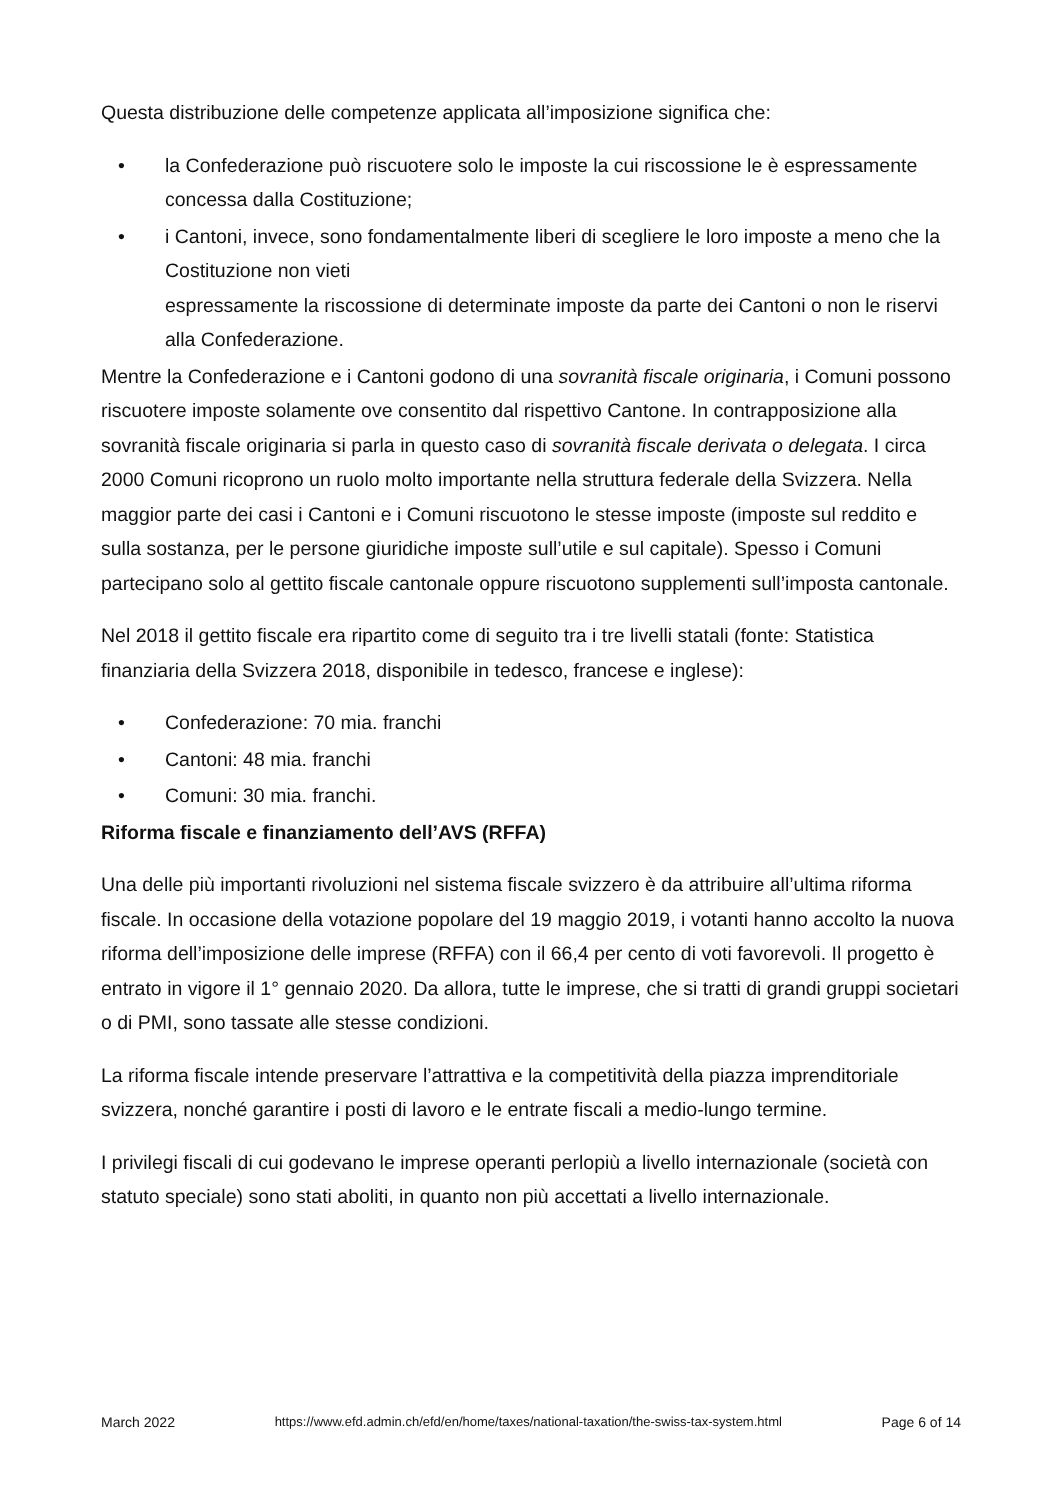Questa distribuzione delle competenze applicata all’imposizione significa che:
• la Confederazione può riscuotere solo le imposte la cui riscossione le è espressamente concessa dalla Costituzione;
• i Cantoni, invece, sono fondamentalmente liberi di scegliere le loro imposte a meno che la Costituzione non vieti
espressamente la riscossione di determinate imposte da parte dei Cantoni o non le riservi alla Confederazione.
Mentre la Confederazione e i Cantoni godono di una sovranità fiscale originaria, i Comuni possono riscuotere imposte solamente ove consentito dal rispettivo Cantone. In contrapposizione alla sovranità fiscale originaria si parla in questo caso di sovranità fiscale derivata o delegata. I circa 2000 Comuni ricoprono un ruolo molto importante nella struttura federale della Svizzera. Nella maggior parte dei casi i Cantoni e i Comuni riscuotono le stesse imposte (imposte sul reddito e sulla sostanza, per le persone giuridiche imposte sull’utile e sul capitale). Spesso i Comuni partecipano solo al gettito fiscale cantonale oppure riscuotono supplementi sull’imposta cantonale.
Nel 2018 il gettito fiscale era ripartito come di seguito tra i tre livelli statali (fonte: Statistica finanziaria della Svizzera 2018, disponibile in tedesco, francese e inglese):
• Confederazione: 70 mia. franchi
• Cantoni: 48 mia. franchi
• Comuni: 30 mia. franchi.
Riforma fiscale e finanziamento dell’AVS (RFFA)
Una delle più importanti rivoluzioni nel sistema fiscale svizzero è da attribuire all’ultima riforma fiscale. In occasione della votazione popolare del 19 maggio 2019, i votanti hanno accolto la nuova riforma dell’imposizione delle imprese (RFFA) con il 66,4 per cento di voti favorevoli. Il progetto è entrato in vigore il 1° gennaio 2020. Da allora, tutte le imprese, che si tratti di grandi gruppi societari o di PMI, sono tassate alle stesse condizioni.
La riforma fiscale intende preservare l’attrattiva e la competitività della piazza imprenditoriale svizzera, nonché garantire i posti di lavoro e le entrate fiscali a medio-lungo termine.
I privilegi fiscali di cui godevano le imprese operanti perlopiù a livello internazionale (società con statuto speciale) sono stati aboliti, in quanto non più accettati a livello internazionale.
March 2022 https://www.efd.admin.ch/efd/en/home/taxes/national-taxation/the-swiss-tax-system.html Page 6 of 14